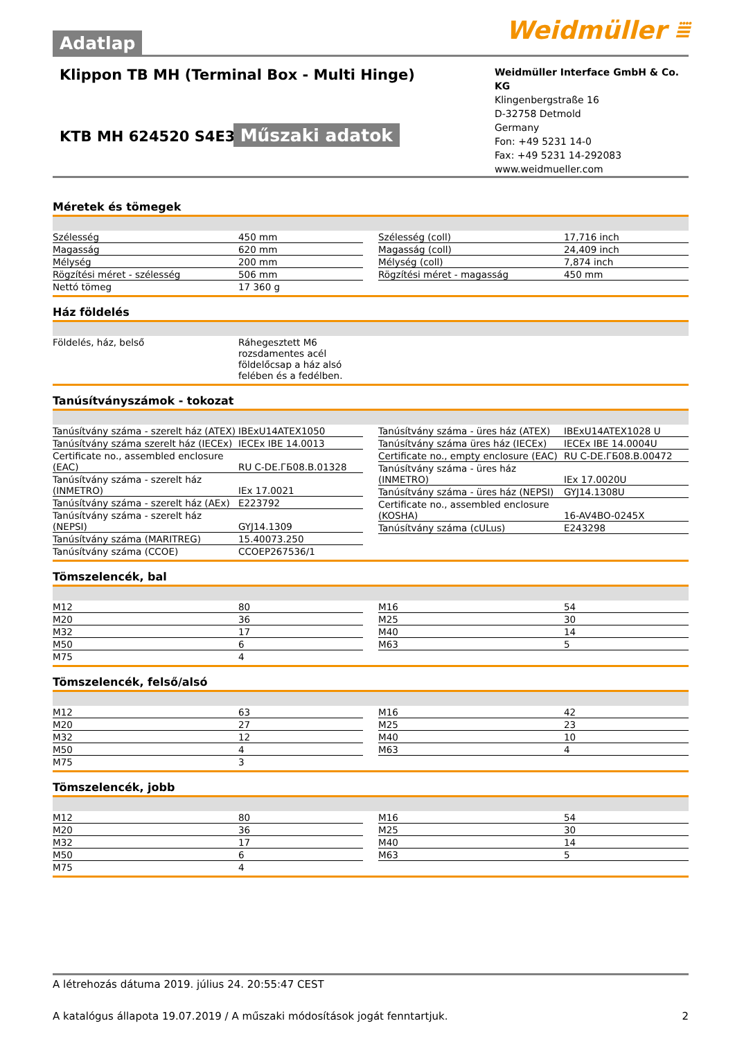Weidmüller ⩸
Adatlap
Klippon TB MH (Terminal Box - Multi Hinge)
KTB MH 624520 S4E3
Műszaki adatok
Weidmüller Interface GmbH & Co. KG
Klingenbergstraße 16
D-32758 Detmold
Germany
Fon: +49 5231 14-0
Fax: +49 5231 14-292083
www.weidmueller.com
Méretek és tömegek
| Szélesség | 450 mm |
| Magasság | 620 mm |
| Mélység | 200 mm |
| Rögzítési méret - szélesség | 506 mm |
| Nettó tömeg | 17 360 g |
| Szélesség (coll) | 17,716 inch |
| Magasság (coll) | 24,409 inch |
| Mélység (coll) | 7,874 inch |
| Rögzítési méret - magasság | 450 mm |
Ház földelés
| Földelés, ház, belső | Ráhegesztett M6 rozsdamentes acél földelőcsap a ház alsó felében és a fedélben. |
Tanúsítványszámok - tokozat
| Tanúsítvány száma - szerelt ház (ATEX) | IBExU14ATEX1050 |
| Tanúsítvány száma szerelt ház (IECEx) | IECEx IBE 14.0013 |
| Certificate no., assembled enclosure (EAC) | RU C-DE.ГБ08.B.01328 |
| Tanúsítvány száma - szerelt ház (INMETRO) | IEx 17.0021 |
| Tanúsítvány száma - szerelt ház (AEx) | E223792 |
| Tanúsítvány száma - szerelt ház (NEPSI) | GYJ14.1309 |
| Tanúsítvány száma (MARITREG) | 15.40073.250 |
| Tanúsítvány száma (CCOE) | CCOEP267536/1 |
| Tanúsítvány száma - üres ház (ATEX) | IBExU14ATEX1028 U |
| Tanúsítvány száma üres ház (IECEx) | IECEx IBE 14.0004U |
| Certificate no., empty enclosure (EAC) | RU C-DE.ГБ08.B.00472 |
| Tanúsítvány száma - üres ház (INMETRO) | IEx 17.0020U |
| Tanúsítvány száma - üres ház (NEPSI) | GYJ14.1308U |
| Certificate no., assembled enclosure (KOSHA) | 16-AV4BO-0245X |
| Tanúsítvány száma (cULus) | E243298 |
Tömszelencék, bal
| M12 | 80 |
| M20 | 36 |
| M32 | 17 |
| M50 | 6 |
| M75 | 4 |
| M16 | 54 |
| M25 | 30 |
| M40 | 14 |
| M63 | 5 |
Tömszelencék, felső/alsó
| M12 | 63 |
| M20 | 27 |
| M32 | 12 |
| M50 | 4 |
| M75 | 3 |
| M16 | 42 |
| M25 | 23 |
| M40 | 10 |
| M63 | 4 |
Tömszelencék, jobb
| M12 | 80 |
| M20 | 36 |
| M32 | 17 |
| M50 | 6 |
| M75 | 4 |
| M16 | 54 |
| M25 | 30 |
| M40 | 14 |
| M63 | 5 |
A létrehozás dátuma 2019. július 24. 20:55:47 CEST
A katalógus állapota 19.07.2019 / A műszaki módosítások jogát fenntartjuk. 2